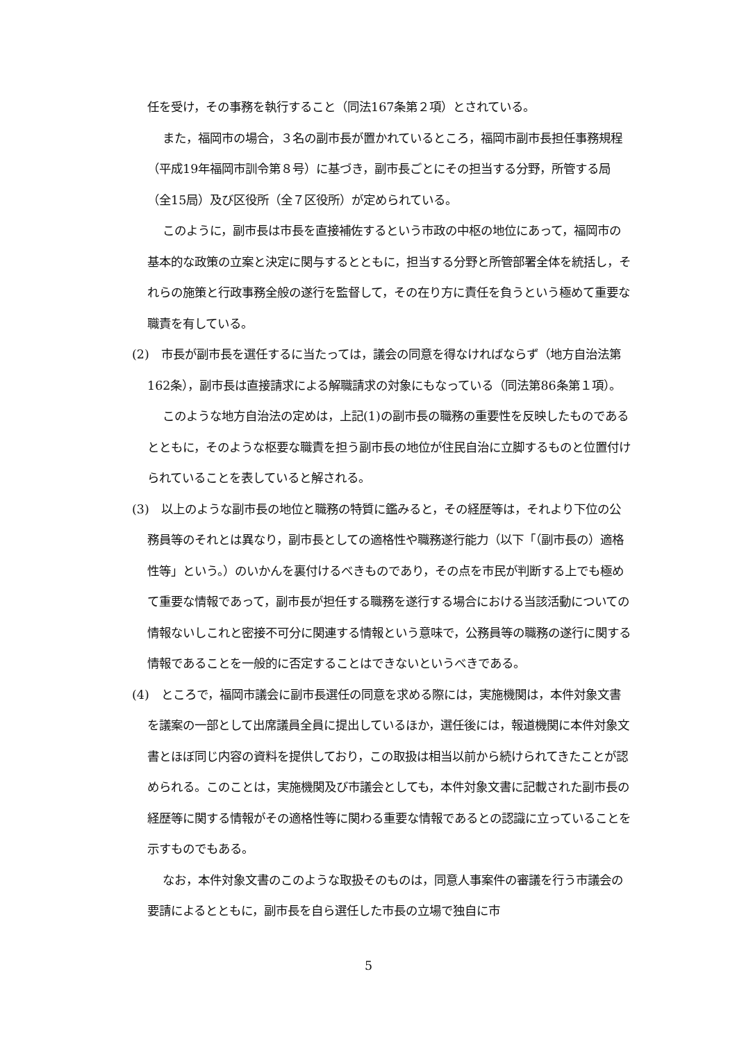任を受け，その事務を執行すること（同法167条第２項）とされている。
また，福岡市の場合，３名の副市長が置かれているところ，福岡市副市長担任事務規程（平成19年福岡市訓令第８号）に基づき，副市長ごとにその担当する分野，所管する局（全15局）及び区役所（全７区役所）が定められている。
このように，副市長は市長を直接補佐するという市政の中枢の地位にあって，福岡市の基本的な政策の立案と決定に関与するとともに，担当する分野と所管部署全体を統括し，それらの施策と行政事務全般の遂行を監督して，その在り方に責任を負うという極めて重要な職責を有している。
(2)　市長が副市長を選任するに当たっては，議会の同意を得なければならず（地方自治法第162条），副市長は直接請求による解職請求の対象にもなっている（同法第86条第１項）。
このような地方自治法の定めは，上記(1)の副市長の職務の重要性を反映したものであるとともに，そのような枢要な職責を担う副市長の地位が住民自治に立脚するものと位置付けられていることを表していると解される。
(3)　以上のような副市長の地位と職務の特質に鑑みると，その経歴等は，それより下位の公務員等のそれとは異なり，副市長としての適格性や職務遂行能力（以下「（副市長の）適格性等」という。）のいかんを裏付けるべきものであり，その点を市民が判断する上でも極めて重要な情報であって，副市長が担任する職務を遂行する場合における当該活動についての情報ないしこれと密接不可分に関連する情報という意味で，公務員等の職務の遂行に関する情報であることを一般的に否定することはできないというべきである。
(4)　ところで，福岡市議会に副市長選任の同意を求める際には，実施機関は，本件対象文書を議案の一部として出席議員全員に提出しているほか，選任後には，報道機関に本件対象文書とほぼ同じ内容の資料を提供しており，この取扱は相当以前から続けられてきたことが認められる。このことは，実施機関及び市議会としても，本件対象文書に記載された副市長の経歴等に関する情報がその適格性等に関わる重要な情報であるとの認識に立っていることを示すものでもある。
なお，本件対象文書のこのような取扱そのものは，同意人事案件の審議を行う市議会の要請によるとともに，副市長を自ら選任した市長の立場で独自に市
5